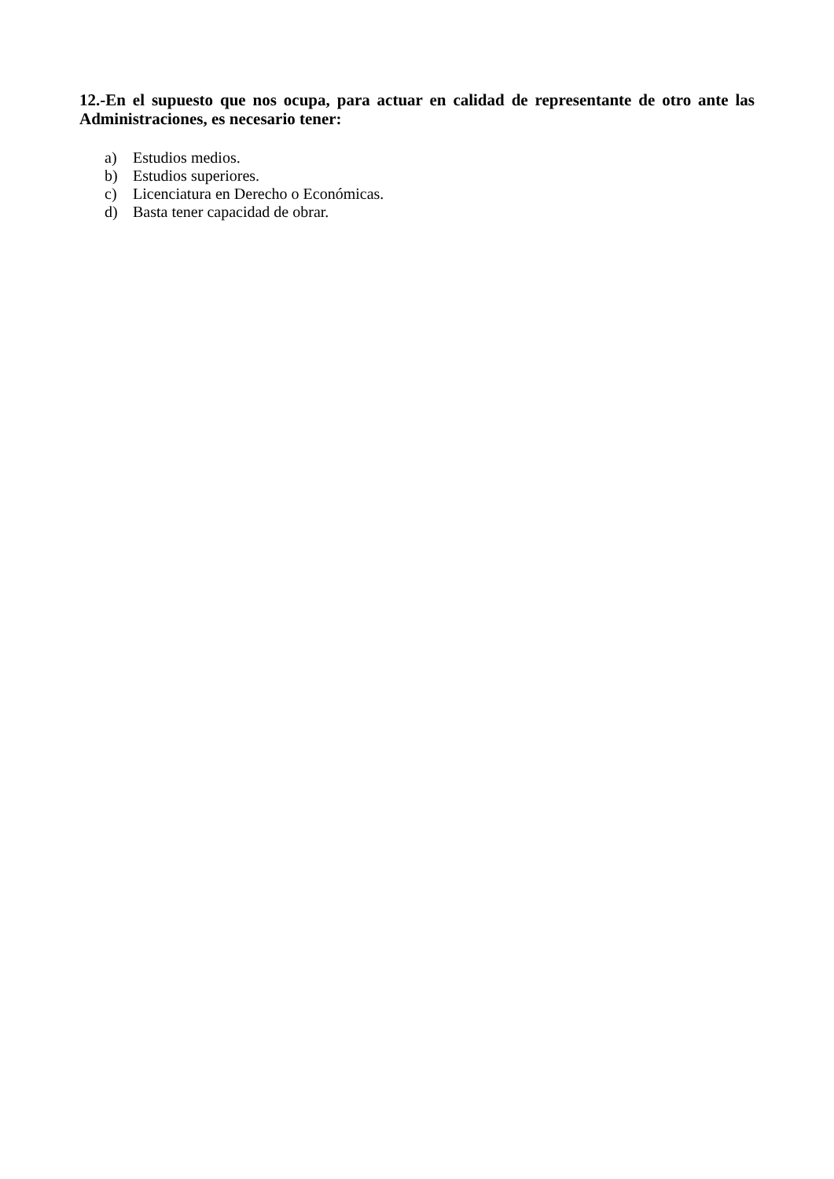12.-En el supuesto que nos ocupa, para actuar en calidad de representante de otro ante las Administraciones, es necesario tener:
a) Estudios medios.
b) Estudios superiores.
c) Licenciatura en Derecho o Económicas.
d) Basta tener capacidad de obrar.